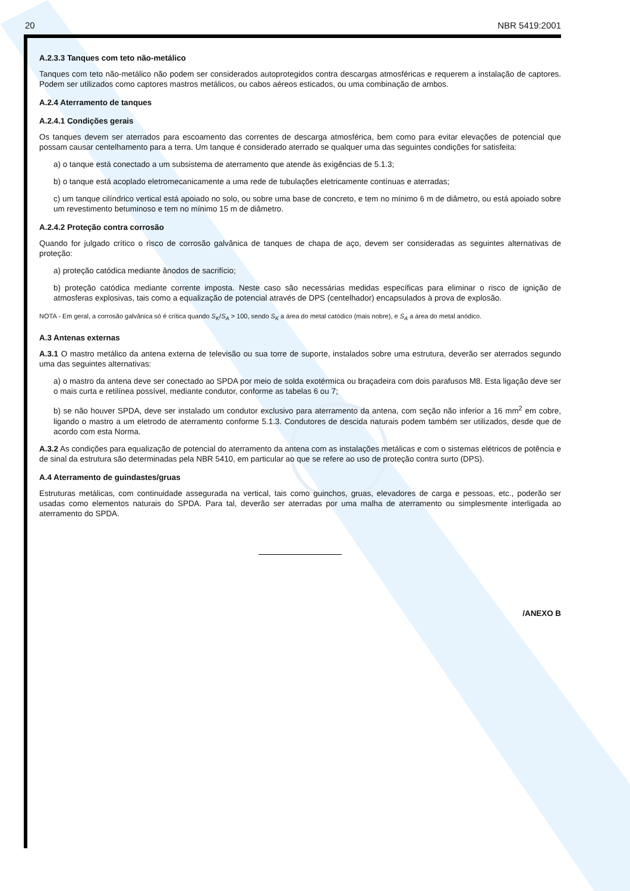20 NBR 5419:2001
A.2.3.3 Tanques com teto não-metálico
Tanques com teto não-metálico não podem ser considerados autoprotegidos contra descargas atmosféricas e requerem a instalação de captores. Podem ser utilizados como captores mastros metálicos, ou cabos aéreos esticados, ou uma combinação de ambos.
A.2.4 Aterramento de tanques
A.2.4.1 Condições gerais
Os tanques devem ser aterrados para escoamento das correntes de descarga atmosférica, bem como para evitar elevações de potencial que possam causar centelhamento para a terra. Um tanque é considerado aterrado se qualquer uma das seguintes condições for satisfeita:
a) o tanque está conectado a um subsistema de aterramento que atende às exigências de 5.1.3;
b) o tanque está acoplado eletromecanicamente a uma rede de tubulações eletricamente contínuas e aterradas;
c) um tanque cilíndrico vertical está apoiado no solo, ou sobre uma base de concreto, e tem no mínimo 6 m de diâmetro, ou está apoiado sobre um revestimento betuminoso e tem no mínimo 15 m de diâmetro.
A.2.4.2 Proteção contra corrosão
Quando for julgado crítico o risco de corrosão galvânica de tanques de chapa de aço, devem ser consideradas as seguintes alternativas de proteção:
a) proteção catódica mediante ânodos de sacrifício;
b) proteção catódica mediante corrente imposta. Neste caso são necessárias medidas específicas para eliminar o risco de ignição de atmosferas explosivas, tais como a equalização de potencial através de DPS (centelhador) encapsulados à prova de explosão.
NOTA - Em geral, a corrosão galvânica só é crítica quando S<sub>K</sub>/S<sub>A</sub> > 100, sendo S<sub>K</sub> a área do metal catódico (mais nobre), e S<sub>A</sub> a área do metal anódico.
A.3 Antenas externas
A.3.1 O mastro metálico da antena externa de televisão ou sua torre de suporte, instalados sobre uma estrutura, deverão ser aterrados segundo uma das seguintes alternativas:
a) o mastro da antena deve ser conectado ao SPDA por meio de solda exotérmica ou braçadeira com dois parafusos M8. Esta ligação deve ser o mais curta e retilínea possível, mediante condutor, conforme as tabelas 6 ou 7;
b) se não houver SPDA, deve ser instalado um condutor exclusivo para aterramento da antena, com seção não inferior a 16 mm<sup>2</sup> em cobre, ligando o mastro a um eletrodo de aterramento conforme 5.1.3. Condutores de descida naturais podem também ser utilizados, desde que de acordo com esta Norma.
A.3.2 As condições para equalização de potencial do aterramento da antena com as instalações metálicas e com o sistemas elétricos de potência e de sinal da estrutura são determinadas pela NBR 5410, em particular ao que se refere ao uso de proteção contra surto (DPS).
A.4 Aterramento de guindastes/gruas
Estruturas metálicas, com continuidade assegurada na vertical, tais como guinchos, gruas, elevadores de carga e pessoas, etc., poderão ser usadas como elementos naturais do SPDA. Para tal, deverão ser aterradas por uma malha de aterramento ou simplesmente interligada ao aterramento do SPDA.
/ANEXO B